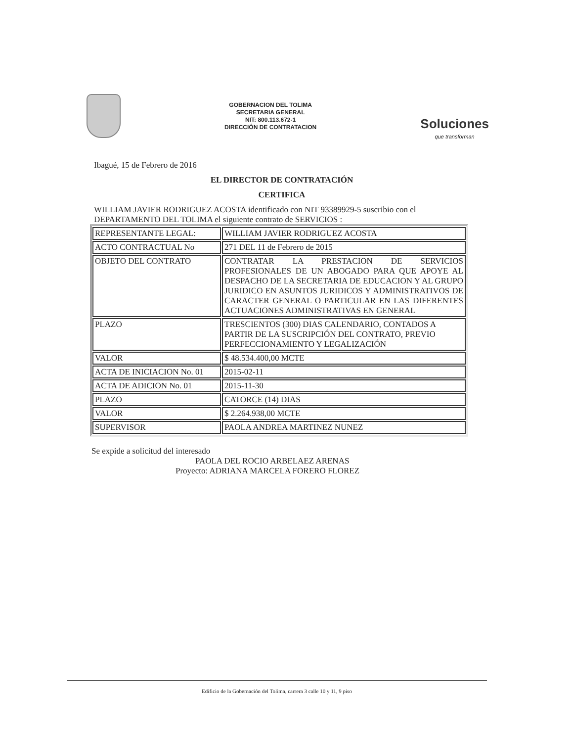GOBERNACION DEL TOLIMA
SECRETARIA GENERAL
NIT: 800.113.672-1
DIRECCIÓN DE CONTRATACION
Soluciones
que transforman
Ibagué, 15 de Febrero de 2016
EL DIRECTOR DE CONTRATACIÓN
CERTIFICA
WILLIAM JAVIER RODRIGUEZ ACOSTA identificado con NIT 93389929-5 suscribio con el DEPARTAMENTO DEL TOLIMA el siguiente contrato de SERVICIOS :
| REPRESENTANTE LEGAL: | WILLIAM JAVIER RODRIGUEZ ACOSTA |
| ACTO CONTRACTUAL No | 271 DEL 11 de Febrero de 2015 |
| OBJETO DEL CONTRATO | CONTRATAR LA PRESTACION DE SERVICIOS PROFESIONALES DE UN ABOGADO PARA QUE APOYE AL DESPACHO DE LA SECRETARIA DE EDUCACION Y AL GRUPO JURIDICO EN ASUNTOS JURIDICOS Y ADMINISTRATIVOS DE CARACTER GENERAL O PARTICULAR EN LAS DIFERENTES ACTUACIONES ADMINISTRATIVAS EN GENERAL |
| PLAZO | TRESCIENTOS (300) DIAS CALENDARIO, CONTADOS A PARTIR DE LA SUSCRIPCIÓN DEL CONTRATO, PREVIO PERFECCIONAMIENTO Y LEGALIZACIÓN |
| VALOR | $ 48.534.400,00 MCTE |
| ACTA DE INICIACION No. 01 | 2015-02-11 |
| ACTA DE ADICION No. 01 | 2015-11-30 |
| PLAZO | CATORCE (14) DIAS |
| VALOR | $ 2.264.938,00 MCTE |
| SUPERVISOR | PAOLA ANDREA MARTINEZ NUNEZ |
Se expide a solicitud del interesado
PAOLA DEL ROCIO ARBELAEZ ARENAS
Proyecto: ADRIANA MARCELA FORERO FLOREZ
Edificio de la Gobernación del Tolima, carrera 3 calle 10 y 11, 9 piso